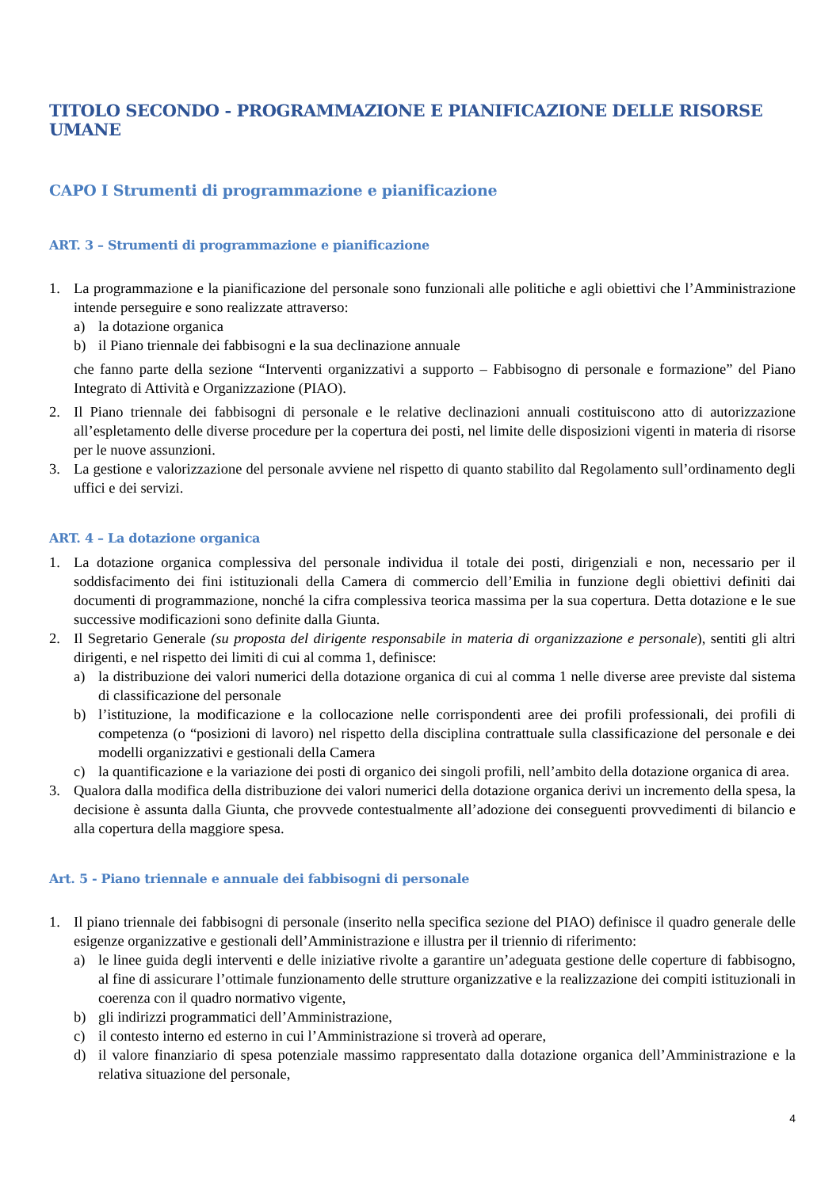TITOLO SECONDO - PROGRAMMAZIONE E PIANIFICAZIONE DELLE RISORSE UMANE
CAPO I Strumenti di programmazione e pianificazione
ART. 3 – Strumenti di programmazione e pianificazione
1. La programmazione e la pianificazione del personale sono funzionali alle politiche e agli obiettivi che l’Amministrazione intende perseguire e sono realizzate attraverso:
a) la dotazione organica
b) il Piano triennale dei fabbisogni e la sua declinazione annuale
che fanno parte della sezione “Interventi organizzativi a supporto – Fabbisogno di personale e formazione” del Piano Integrato di Attività e Organizzazione (PIAO).
2. Il Piano triennale dei fabbisogni di personale e le relative declinazioni annuali costituiscono atto di autorizzazione all’espletamento delle diverse procedure per la copertura dei posti, nel limite delle disposizioni vigenti in materia di risorse per le nuove assunzioni.
3. La gestione e valorizzazione del personale avviene nel rispetto di quanto stabilito dal Regolamento sull’ordinamento degli uffici e dei servizi.
ART. 4 – La dotazione organica
1. La dotazione organica complessiva del personale individua il totale dei posti, dirigenziali e non, necessario per il soddisfacimento dei fini istituzionali della Camera di commercio dell’Emilia in funzione degli obiettivi definiti dai documenti di programmazione, nonché la cifra complessiva teorica massima per la sua copertura. Detta dotazione e le sue successive modificazioni sono definite dalla Giunta.
2. Il Segretario Generale (su proposta del dirigente responsabile in materia di organizzazione e personale), sentiti gli altri dirigenti, e nel rispetto dei limiti di cui al comma 1, definisce:
a) la distribuzione dei valori numerici della dotazione organica di cui al comma 1 nelle diverse aree previste dal sistema di classificazione del personale
b) l’istituzione, la modificazione e la collocazione nelle corrispondenti aree dei profili professionali, dei profili di competenza (o “posizioni di lavoro) nel rispetto della disciplina contrattuale sulla classificazione del personale e dei modelli organizzativi e gestionali della Camera
c) la quantificazione e la variazione dei posti di organico dei singoli profili, nell’ambito della dotazione organica di area.
3. Qualora dalla modifica della distribuzione dei valori numerici della dotazione organica derivi un incremento della spesa, la decisione è assunta dalla Giunta, che provvede contestualmente all’adozione dei conseguenti provvedimenti di bilancio e alla copertura della maggiore spesa.
Art. 5 - Piano triennale e annuale dei fabbisogni di personale
1. Il piano triennale dei fabbisogni di personale (inserito nella specifica sezione del PIAO) definisce il quadro generale delle esigenze organizzative e gestionali dell’Amministrazione e illustra per il triennio di riferimento:
a) le linee guida degli interventi e delle iniziative rivolte a garantire un’adeguata gestione delle coperture di fabbisogno, al fine di assicurare l’ottimale funzionamento delle strutture organizzative e la realizzazione dei compiti istituzionali in coerenza con il quadro normativo vigente,
b) gli indirizzi programmatici dell’Amministrazione,
c) il contesto interno ed esterno in cui l’Amministrazione si troverà ad operare,
d) il valore finanziario di spesa potenziale massimo rappresentato dalla dotazione organica dell’Amministrazione e la relativa situazione del personale,
4